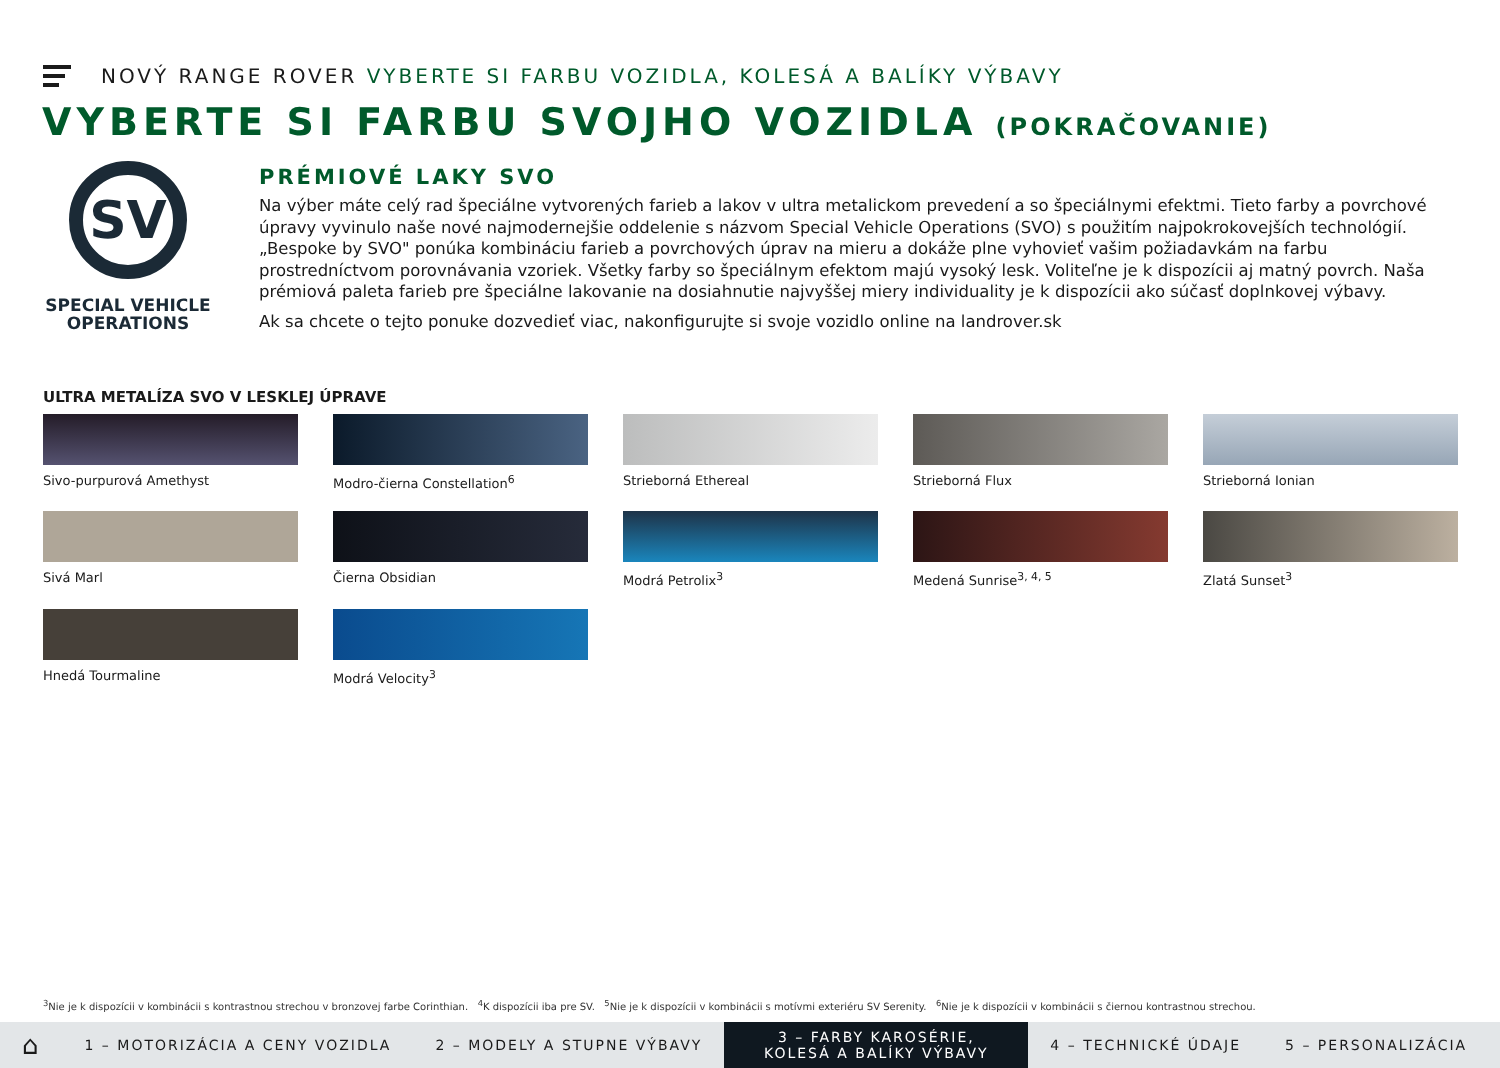NOVÝ RANGE ROVER VYBERTE SI FARBU VOZIDLA, KOLESÁ A BALÍKY VÝBAVY
VYBERTE SI FARBU SVOJHO VOZIDLA (POKRAČOVANIE)
SV
SPECIAL VEHICLE OPERATIONS
PRÉMIOVÉ LAKY SVO
Na výber máte celý rad špeciálne vytvorených farieb a lakov v ultra metalickom prevedení a so špeciálnymi efektmi. Tieto farby a povrchové úpravy vyvinulo naše nové najmodernejšie oddelenie s názvom Special Vehicle Operations (SVO) s použitím najpokrokovejších technológií. „Bespoke by SVO" ponúka kombináciu farieb a povrchových úprav na mieru a dokáže plne vyhovieť vašim požiadavkám na farbu prostredníctvom porovnávania vzoriek. Všetky farby so špeciálnym efektom majú vysoký lesk. Voliteľne je k dispozícii aj matný povrch. Naša prémiová paleta farieb pre špeciálne lakovanie na dosiahnutie najvyššej miery individuality je k dispozícii ako súčasť doplnkovej výbavy.
Ak sa chcete o tejto ponuke dozvedieť viac, nakonfigurujte si svoje vozidlo online na landrover.sk
ULTRA METALÍZA SVO V LESKLEJ ÚPRAVE
Sivo-purpurová Amethyst
Modro-čierna Constellation<sup>6</sup>
Strieborná Ethereal
Strieborná Flux
Strieborná Ionian
Sivá Marl
Čierna Obsidian
Modrá Petrolix<sup>3</sup>
Medená Sunrise<sup>3, 4, 5</sup>
Zlatá Sunset<sup>3</sup>
Hnedá Tourmaline
Modrá Velocity<sup>3</sup>
<sup>3</sup> Nie je k dispozícii v kombinácii s kontrastnou strechou v bronzovej farbe Corinthian. <sup>4</sup>K dispozícii iba pre SV. <sup>5</sup>Nie je k dispozícii v kombinácii s motívmi exteriéru SV Serenity. <sup>6</sup>Nie je k dispozícii v kombinácii s čiernou kontrastnou strechou.
⌂
1 – MOTORIZÁCIA A CENY VOZIDLA 2 – MODELY A STUPNE VÝBAVY
3 – FARBY KAROSÉRIE, KOLESÁ A BALÍKY VÝBAVY
4 – TECHNICKÉ ÚDAJE 5 – PERSONALIZÁCIA